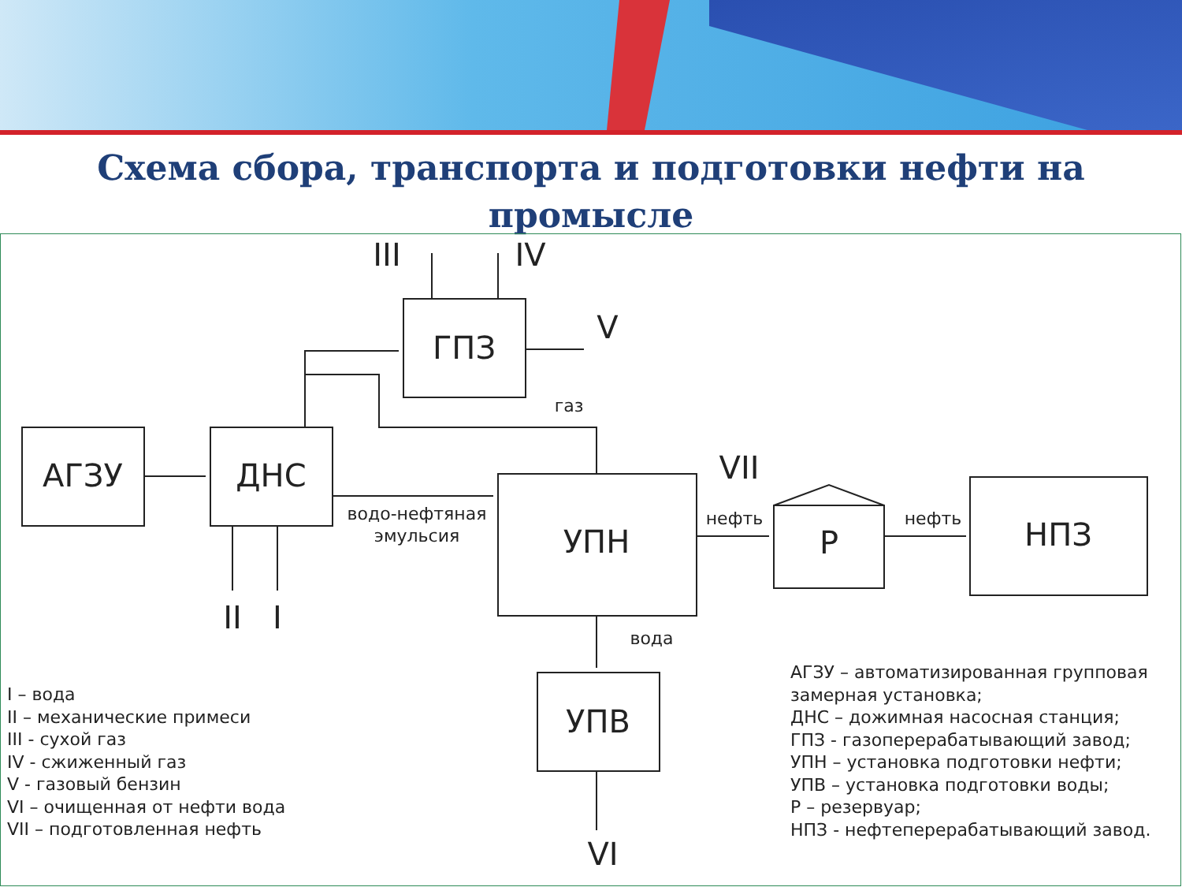Схема сбора, транспорта и подготовки нефти на промысле
АГЗУ
ДНС
ГПЗ
УПН
Р
НПЗ
УПВ
III
IV
V
VII
II
I
VI
газ
водо-нефтяная
эмульсия
нефть
нефть
вода
I – вода
II – механические примеси
III - сухой газ
IV - сжиженный газ
V - газовый бензин
VI – очищенная от нефти вода
VII – подготовленная нефть
АГЗУ – автоматизированная групповая
замерная установка;
ДНС – дожимная насосная станция;
ГПЗ - газоперерабатывающий завод;
УПН – установка подготовки нефти;
УПВ – установка подготовки воды;
Р – резервуар;
НПЗ - нефтеперерабатывающий завод.